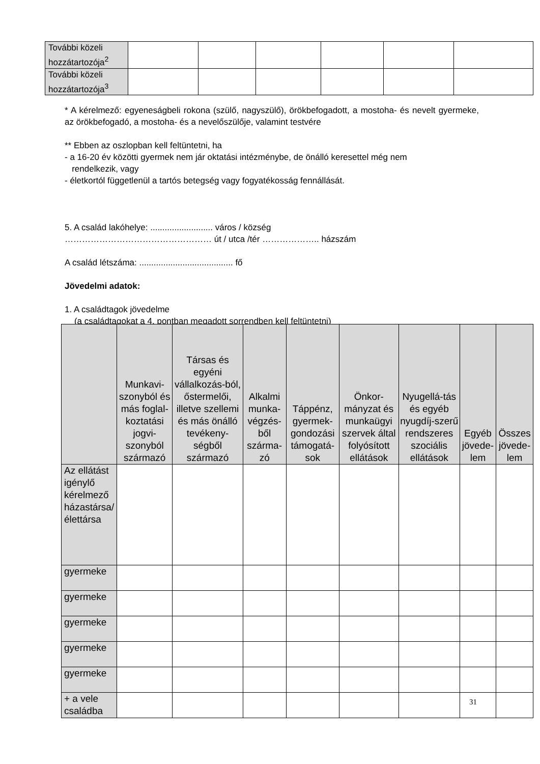| További közeli hozzátartozója<sup>2</sup> | | | | | | |
| További közeli hozzátartozója<sup>3</sup> | | | | | | |
* A kérelmező: egyeneságbeli rokona (szülő, nagyszülő), örökbefogadott, a mostoha- és nevelt gyermeke, az örökbefogadó, a mostoha- és a nevelőszülője, valamint testvére
** Ebben az oszlopban kell feltüntetni, ha
- a 16-20 év közötti gyermek nem jár oktatási intézménybe, de önálló keresettel még nem
rendelkezik, vagy
- életkortól függetlenül a tartós betegség vagy fogyatékosság fennállását.
5. A család lakóhelye: .......................... város / község
…………………………………………… út / utca /tér ……………….. házszám
A család létszáma: ....................................... fő
Jövedelmi adatok:
1. A családtagok jövedelme
(a családtagokat a 4. pontban megadott sorrendben kell feltüntetni)
| | Munkavi-szonyból és más foglal-koztatási jogvi-szonyból származó | Társas és egyéni vállalkozás-ból, őstermelői, illetve szellemi és más önálló tevékeny-ségből származó | Alkalmi munka-végzés-ből szárma-zó | Táppénz, gyermek-gondozási támogatá-sok | Önkor-mányzat és munkaügyi szervek által folyósított ellátások | Nyugellá-tás és egyéb nyugdíj-szerű rendszeres szociális ellátások | Egyéb jövede-lem | Összes jövede-lem |
| --- | --- | --- | --- | --- | --- | --- | --- | --- |
| Az ellátást igénylő kérelmező házastársa/élettársa | | | | | | | | |
| gyermeke | | | | | | | | |
| gyermeke | | | | | | | | |
| gyermeke | | | | | | | | |
| gyermeke | | | | | | | | |
| gyermeke | | | | | | | | |
| + a vele családba | | | | | | | | |
31